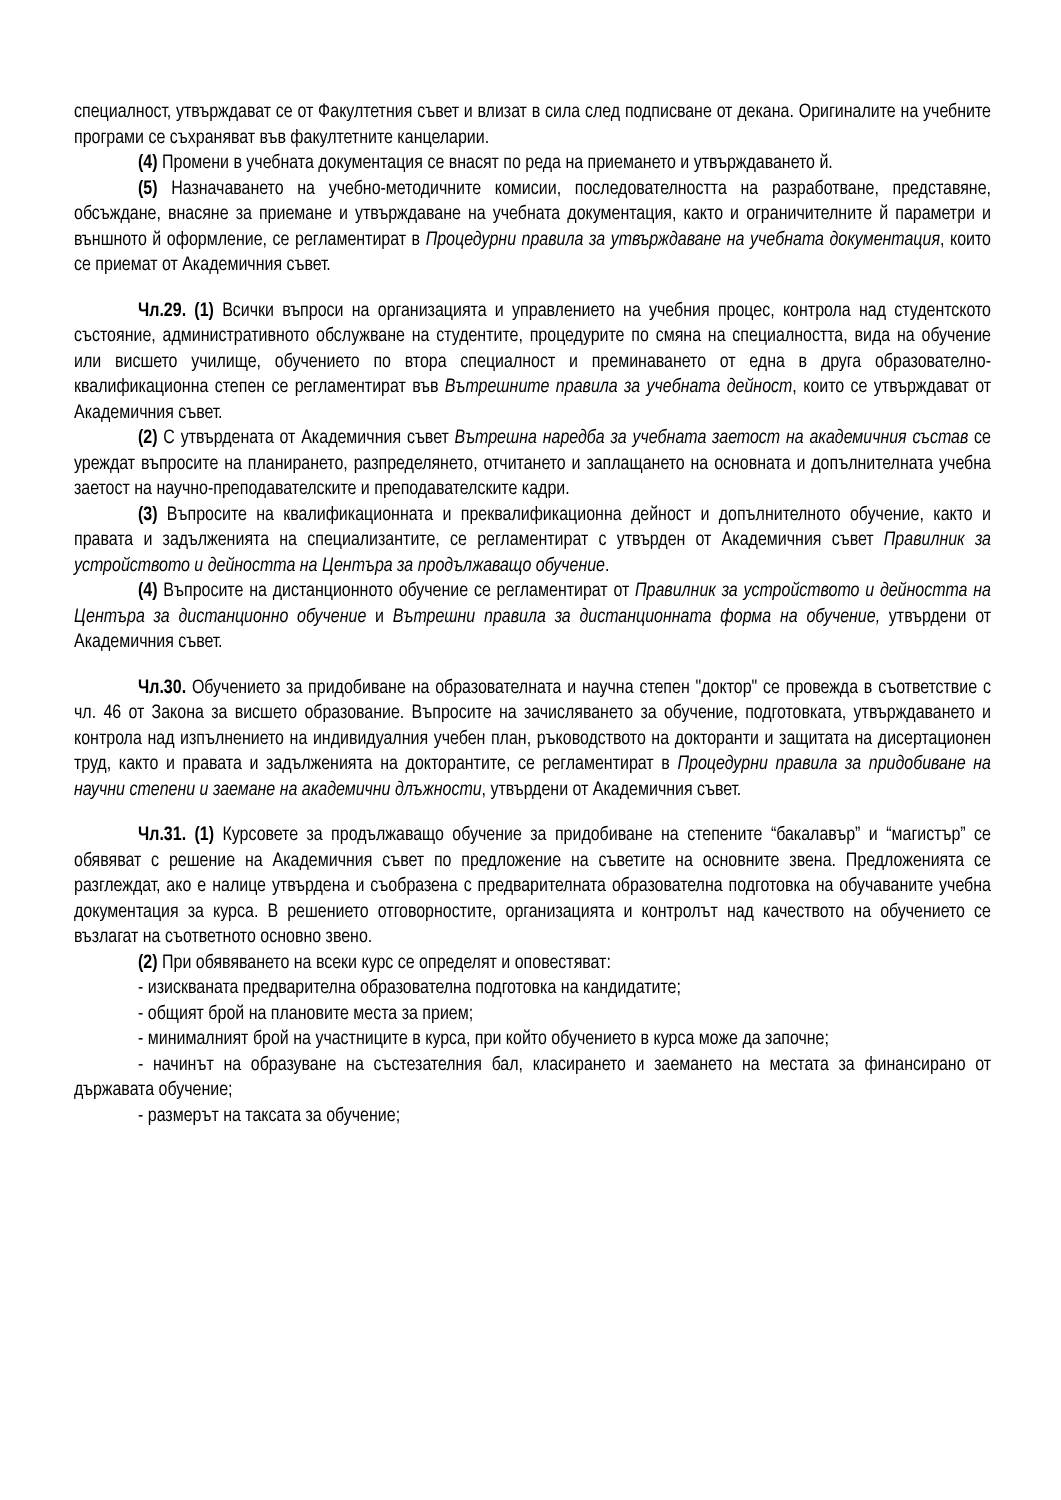специалност, утвърждават се от Факултетния съвет и влизат в сила след подписване от декана. Оригиналите на учебните програми се съхраняват във факултетните канцеларии.
(4) Промени в учебната документация се внасят по реда на приемането и утвърждаването й.
(5) Назначаването на учебно-методичните комисии, последователността на разработване, представяне, обсъждане, внасяне за приемане и утвърждаване на учебната документация, както и ограничителните й параметри и външното й оформление, се регламентират в Процедурни правила за утвърждаване на учебната документация, които се приемат от Академичния съвет.
Чл.29. (1) Всички въпроси на организацията и управлението на учебния процес, контрола над студентското състояние, административното обслужване на студентите, процедурите по смяна на специалността, вида на обучение или висшето училище, обучението по втора специалност и преминаването от една в друга образователно-квалификационна степен се регламентират във Вътрешните правила за учебната дейност, които се утвърждават от Академичния съвет.
(2) С утвърдената от Академичния съвет Вътрешна наредба за учебната заетост на академичния състав се уреждат въпросите на планирането, разпределянето, отчитането и заплащането на основната и допълнителната учебна заетост на научно-преподавателските и преподавателските кадри.
(3) Въпросите на квалификационната и преквалификационна дейност и допълнителното обучение, както и правата и задълженията на специализантите, се регламентират с утвърден от Академичния съвет Правилник за устройството и дейността на Центъра за продължаващо обучение.
(4) Въпросите на дистанционното обучение се регламентират от Правилник за устройството и дейността на Центъра за дистанционно обучение и Вътрешни правила за дистанционната форма на обучение, утвърдени от Академичния съвет.
Чл.30. Обучението за придобиване на образователната и научна степен "доктор" се провежда в съответствие с чл. 46 от Закона за висшето образование. Въпросите на зачисляването за обучение, подготовката, утвърждаването и контрола над изпълнението на индивидуалния учебен план, ръководството на докторанти и защитата на дисертационен труд, както и правата и задълженията на докторантите, се регламентират в Процедурни правила за придобиване на научни степени и заемане на академични длъжности, утвърдени от Академичния съвет.
Чл.31. (1) Курсовете за продължаващо обучение за придобиване на степените “бакалавър” и “магистър” се обявяват с решение на Академичния съвет по предложение на съветите на основните звена. Предложенията се разглеждат, ако е налице утвърдена и съобразена с предварителната образователна подготовка на обучаваните учебна документация за курса. В решението отговорностите, организацията и контролът над качеството на обучението се възлагат на съответното основно звено.
(2) При обявяването на всеки курс се определят и оповестяват:
- изискваната предварителна образователна подготовка на кандидатите;
- общият брой на плановите места за прием;
- минималният брой на участниците в курса, при който обучението в курса може да започне;
- начинът на образуване на състезателния бал, класирането и заемането на местата за финансирано от държавата обучение;
- размерът на таксата за обучение;